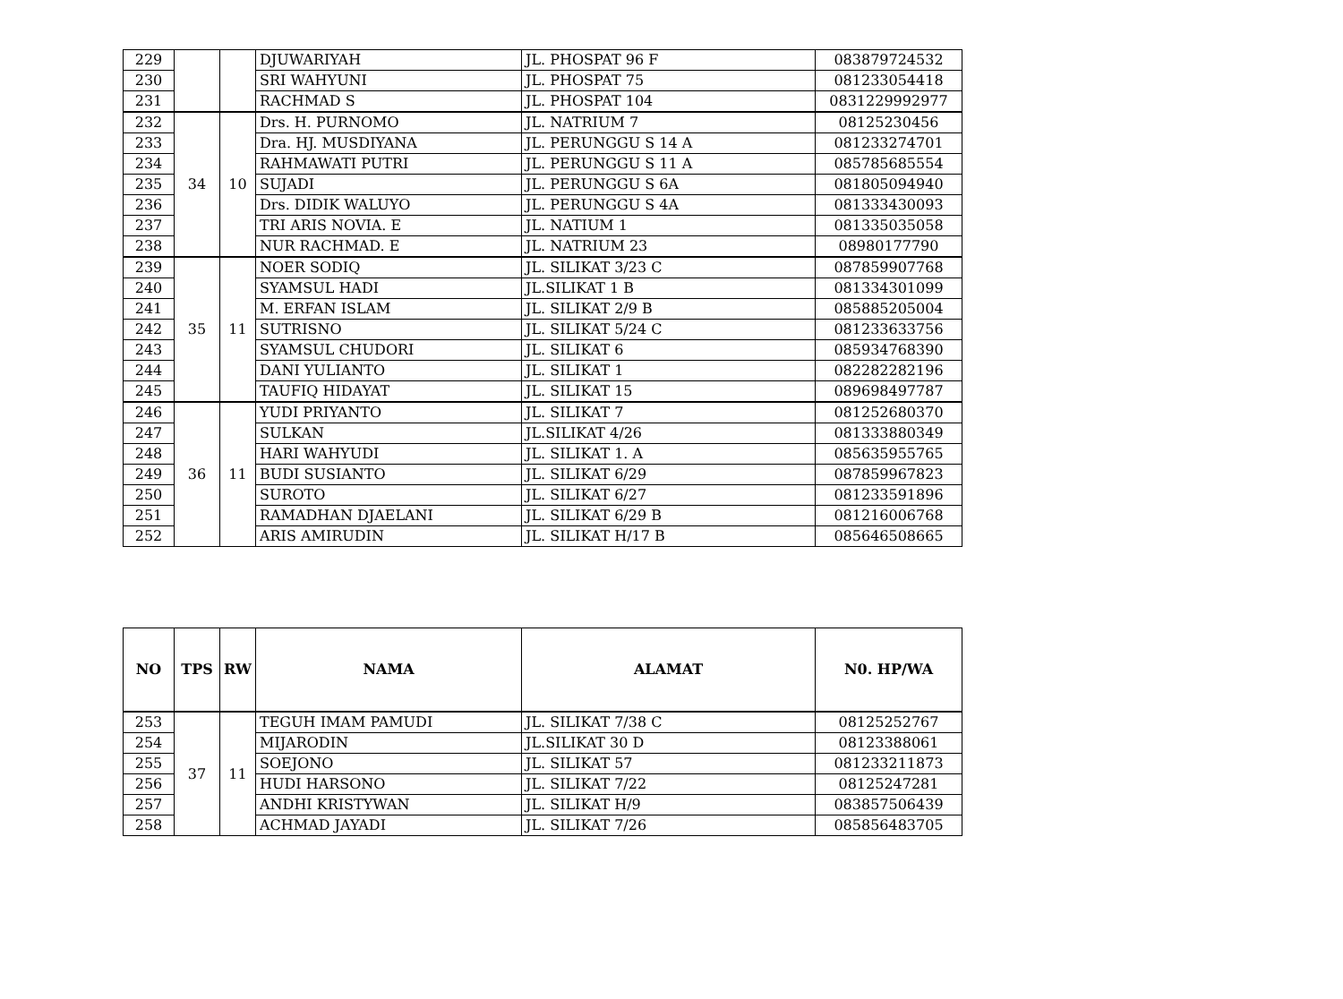| 229 | | | DJUWARIYAH | JL. PHOSPAT 96 F | 083879724532 |
| 230 | | | SRI WAHYUNI | JL. PHOSPAT 75 | 081233054418 |
| 231 | | | RACHMAD S | JL. PHOSPAT 104 | 0831229992977 |
| 232 | 34 | 10 | Drs. H. PURNOMO | JL. NATRIUM 7 | 08125230456 |
| 233 | | | Dra. HJ. MUSDIYANA | JL. PERUNGGU S 14 A | 081233274701 |
| 234 | | | RAHMAWATI PUTRI | JL. PERUNGGU S 11 A | 085785685554 |
| 235 | | | SUJADI | JL. PERUNGGU S 6A | 081805094940 |
| 236 | | | Drs. DIDIK WALUYO | JL. PERUNGGU S 4A | 081333430093 |
| 237 | | | TRI ARIS NOVIA. E | JL. NATIUM 1 | 081335035058 |
| 238 | | | NUR RACHMAD. E | JL. NATRIUM 23 | 08980177790 |
| 239 | 35 | 11 | NOER SODIQ | JL. SILIKAT 3/23 C | 087859907768 |
| 240 | | | SYAMSUL HADI | JL.SILIKAT 1 B | 081334301099 |
| 241 | | | M. ERFAN ISLAM | JL. SILIKAT 2/9 B | 085885205004 |
| 242 | | | SUTRISNO | JL. SILIKAT 5/24 C | 081233633756 |
| 243 | | | SYAMSUL CHUDORI | JL. SILIKAT 6 | 085934768390 |
| 244 | | | DANI YULIANTO | JL. SILIKAT 1 | 082282282196 |
| 245 | | | TAUFIQ HIDAYAT | JL. SILIKAT 15 | 089698497787 |
| 246 | 36 | 11 | YUDI PRIYANTO | JL. SILIKAT 7 | 081252680370 |
| 247 | | | SULKAN | JL.SILIKAT 4/26 | 081333880349 |
| 248 | | | HARI WAHYUDI | JL. SILIKAT 1. A | 085635955765 |
| 249 | | | BUDI SUSIANTO | JL. SILIKAT 6/29 | 087859967823 |
| 250 | | | SUROTO | JL. SILIKAT 6/27 | 081233591896 |
| 251 | | | RAMADHAN DJAELANI | JL. SILIKAT 6/29 B | 081216006768 |
| 252 | | | ARIS AMIRUDIN | JL. SILIKAT H/17 B | 085646508665 |
| NO | TPS | RW | NAMA | ALAMAT | N0. HP/WA |
| --- | --- | --- | --- | --- | --- |
| 253 | 37 | 11 | TEGUH IMAM PAMUDI | JL. SILIKAT 7/38 C | 08125252767 |
| 254 | | | MIJARODIN | JL.SILIKAT 30 D | 08123388061 |
| 255 | | | SOEJONO | JL. SILIKAT 57 | 081233211873 |
| 256 | | | HUDI HARSONO | JL. SILIKAT 7/22 | 08125247281 |
| 257 | | | ANDHI KRISTYWAN | JL. SILIKAT H/9 | 083857506439 |
| 258 | | | ACHMAD JAYADI | JL. SILIKAT 7/26 | 085856483705 |